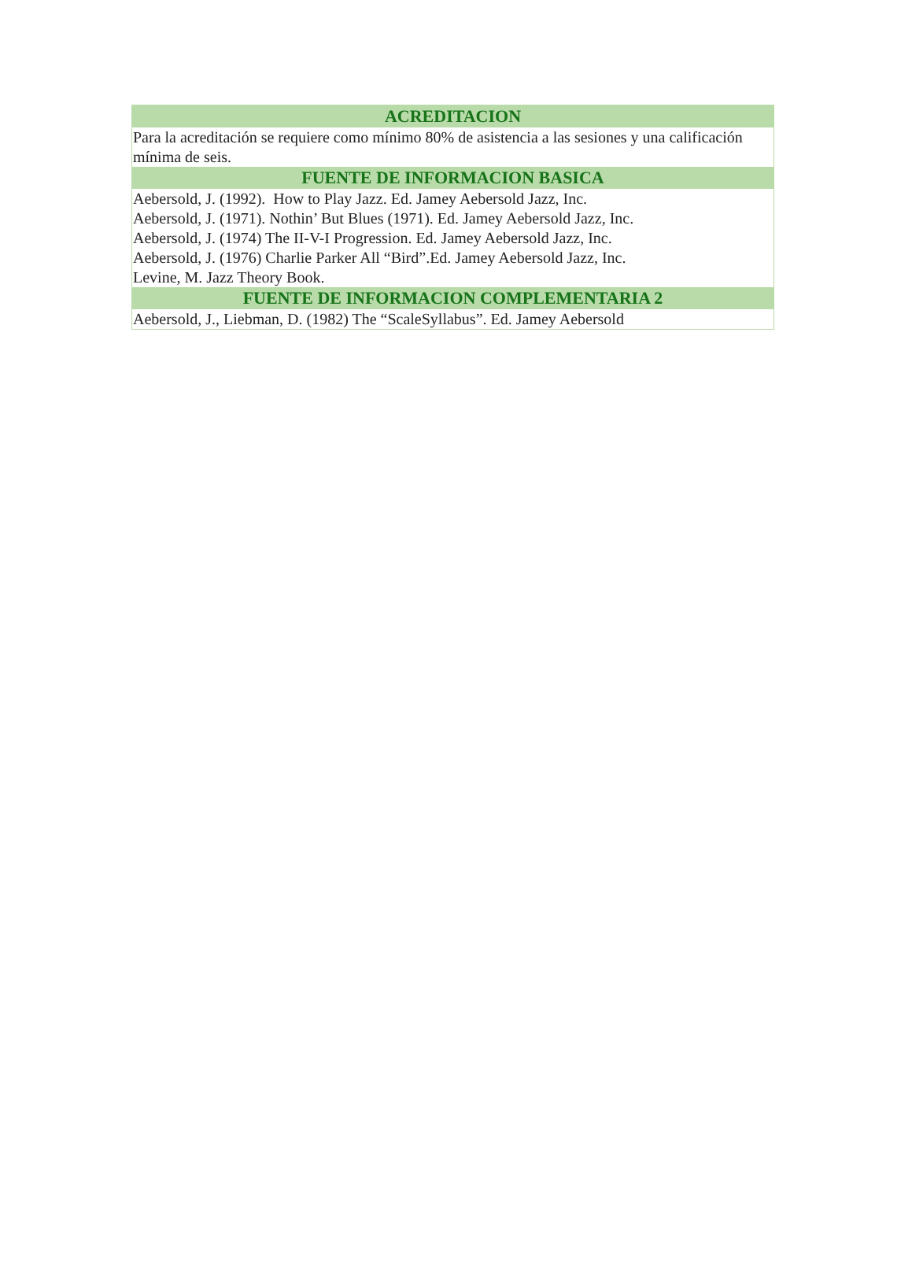| ACREDITACION |
| --- |
| Para la acreditación se requiere como mínimo 80% de asistencia a las sesiones y una calificación mínima de seis. |
| FUENTE DE INFORMACION BASICA |
| Aebersold, J. (1992). How to Play Jazz. Ed. Jamey Aebersold Jazz, Inc. Aebersold, J. (1971). Nothin’ But Blues (1971). Ed. Jamey Aebersold Jazz, Inc. Aebersold, J. (1974) The II-V-I Progression. Ed. Jamey Aebersold Jazz, Inc. Aebersold, J. (1976) Charlie Parker All “Bird”.Ed. Jamey Aebersold Jazz, Inc. Levine, M. Jazz Theory Book. |
| FUENTE DE INFORMACION COMPLEMENTARIA 2 |
| Aebersold, J., Liebman, D. (1982) The “ScaleSyllabus”. Ed. Jamey Aebersold |